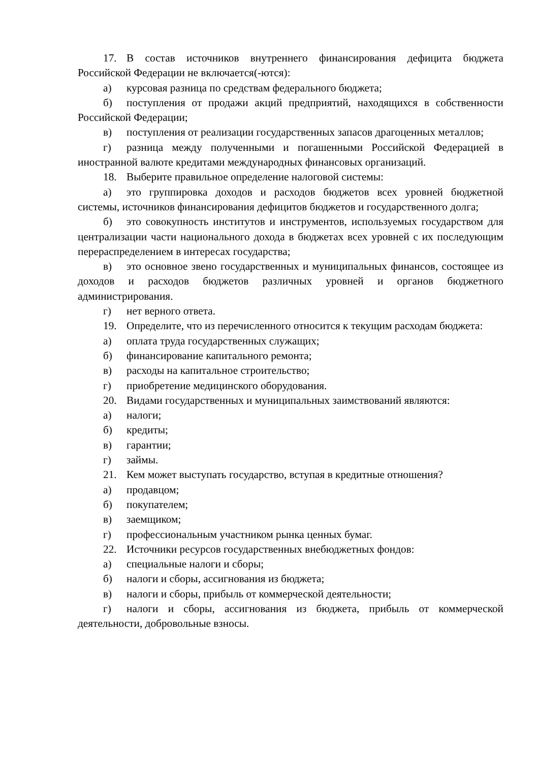17. В состав источников внутреннего финансирования дефицита бюджета Российской Федерации не включается(-ются):
а) курсовая разница по средствам федерального бюджета;
б) поступления от продажи акций предприятий, находящихся в собственности Российской Федерации;
в) поступления от реализации государственных запасов драгоценных металлов;
г) разница между полученными и погашенными Российской Федерацией в иностранной валюте кредитами международных финансовых организаций.
18. Выберите правильное определение налоговой системы:
а) это группировка доходов и расходов бюджетов всех уровней бюджетной системы, источников финансирования дефицитов бюджетов и государственного долга;
б) это совокупность институтов и инструментов, используемых государством для централизации части национального дохода в бюджетах всех уровней с их последующим перераспределением в интересах государства;
в) это основное звено государственных и муниципальных финансов, состоящее из доходов и расходов бюджетов различных уровней и органов бюджетного администрирования.
г) нет верного ответа.
19. Определите, что из перечисленного относится к текущим расходам бюджета:
а) оплата труда государственных служащих;
б) финансирование капитального ремонта;
в) расходы на капитальное строительство;
г) приобретение медицинского оборудования.
20. Видами государственных и муниципальных заимствований являются:
а) налоги;
б) кредиты;
в) гарантии;
г) займы.
21. Кем может выступать государство, вступая в кредитные отношения?
а) продавцом;
б) покупателем;
в) заемщиком;
г) профессиональным участником рынка ценных бумаг.
22. Источники ресурсов государственных внебюджетных фондов:
а) специальные налоги и сборы;
б) налоги и сборы, ассигнования из бюджета;
в) налоги и сборы, прибыль от коммерческой деятельности;
г) налоги и сборы, ассигнования из бюджета, прибыль от коммерческой деятельности, добровольные взносы.